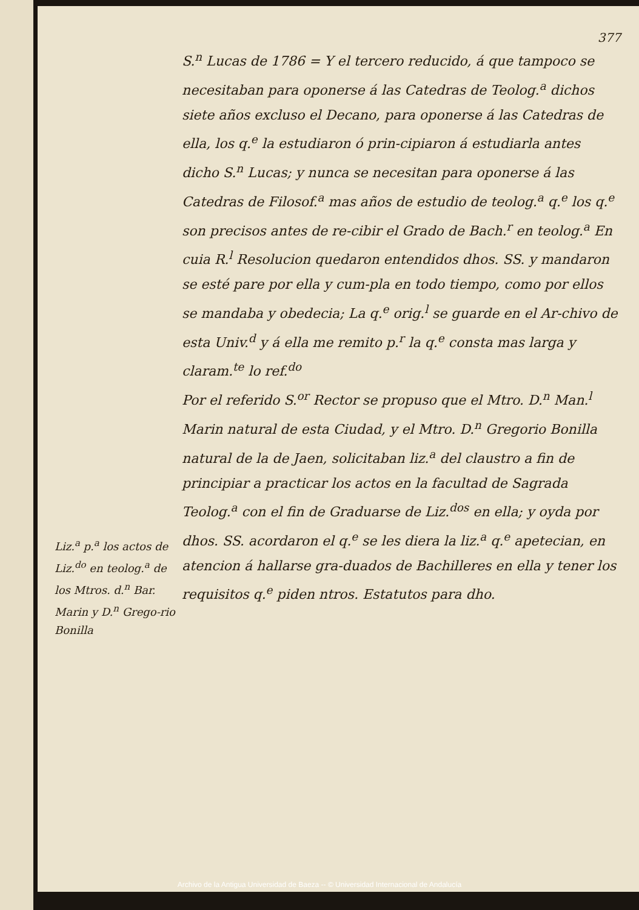377
S.<sup>n</sup> Lucas de 1786 = Y el tercero reducido, á que tampoco se necesitaban para oponerse á las Catedras de Teolog.<sup>a</sup> dichos siete años excluso el Decano, para oponerse á las Catedras de ella, los q.<sup>e</sup> la estudiaron ó prin-cipiaron á estudiarla antes dicho S.<sup>n</sup> Lucas; y nunca se necesitan para oponerse á las Catedras de Filosof.<sup>a</sup> mas años de estudio de teolog.<sup>a</sup> q.<sup>e</sup> los q.<sup>e</sup> son precisos antes de re-cibir el Grado de Bach.<sup>r</sup> en teolog.<sup>a</sup> En cuia R.<sup>l</sup> Resolucion quedaron entendidos dhos. SS. y mandaron se esté pare por ella y cum-pla en todo tiempo, como por ellos se mandaba y obedecia; La q.<sup>e</sup> orig.<sup>l</sup> se guarde en el Ar-chivo de esta Univ.<sup>d</sup> y á ella me remito p.<sup>r</sup> la q.<sup>e</sup> consta mas larga y claram.<sup>te</sup> lo ref.<sup>do</sup>
Por el referido S.<sup>or</sup> Rector se propuso que el Mtro. D.<sup>n</sup> Man.<sup>l</sup> Marin natural de esta Ciudad, y el Mtro. D.<sup>n</sup> Gregorio Bonilla natural de la de Jaen, solicitaban liz.<sup>a</sup> del claustro a fin de principiar a practicar los actos en la facultad de Sagrada Teolog.<sup>a</sup> con el fin de Graduarse de Liz.<sup>dos</sup> en ella; y oyda por dhos. SS. acordaron el q.<sup>e</sup> se les diera la liz.<sup>a</sup> q.<sup>e</sup> apetecian, en atencion á hallarse gra-duados de Bachilleres en ella y tener los requisitos q.<sup>e</sup> piden ntros. Estatutos para dho.
Liz.<sup>a</sup> p.<sup>a</sup> los actos de Liz.<sup>do</sup> en teolog.<sup>a</sup> de los Mtros. d.<sup>n</sup> Bar. Marin y D.<sup>n</sup> Grego-rio Bonilla
Archivo de la Antigua Universidad de Baeza -- © Universidad Internacional de Andalucía